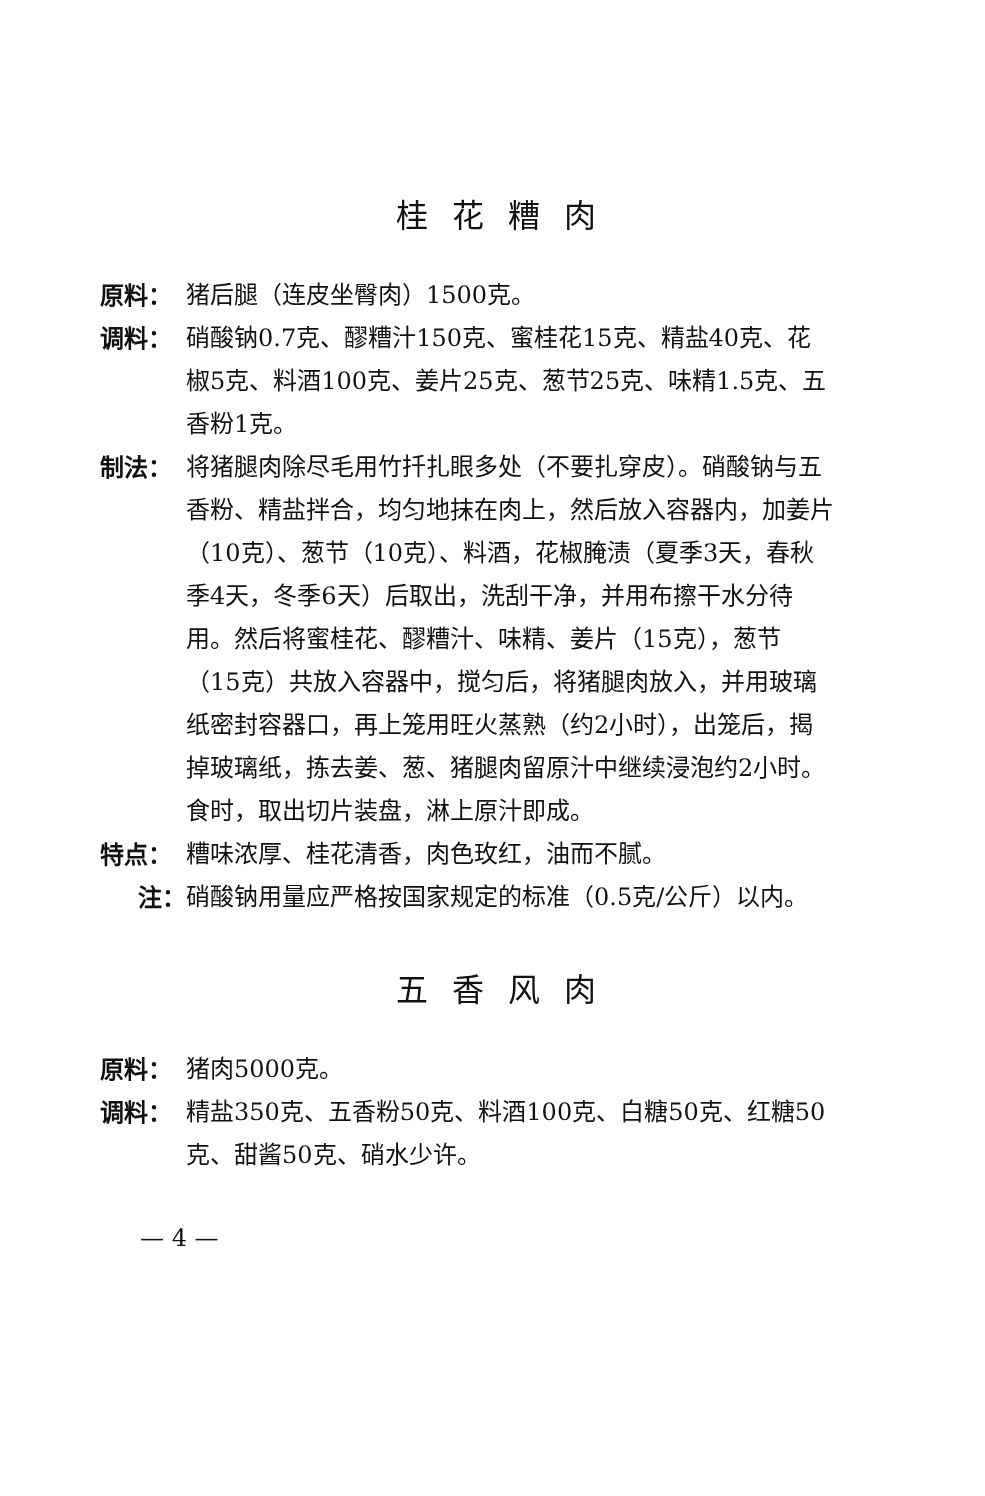桂花糟肉
原料： 猪后腿（连皮坐臀肉）1500克。
调料： 硝酸钠0.7克、醪糟汁150克、蜜桂花15克、精盐40克、花椒5克、料酒100克、姜片25克、葱节25克、味精1.5克、五香粉1克。
制法： 将猪腿肉除尽毛用竹扦扎眼多处（不要扎穿皮）。硝酸钠与五香粉、精盐拌合，均匀地抹在肉上，然后放入容器内，加姜片（10克）、葱节（10克）、料酒，花椒腌渍（夏季3天，春秋季4天，冬季6天）后取出，洗刮干净，并用布擦干水分待用。然后将蜜桂花、醪糟汁、味精、姜片（15克），葱节（15克）共放入容器中，搅匀后，将猪腿肉放入，并用玻璃纸密封容器口，再上笼用旺火蒸熟（约2小时），出笼后，揭掉玻璃纸，拣去姜、葱、猪腿肉留原汁中继续浸泡约2小时。食时，取出切片装盘，淋上原汁即成。
特点： 糟味浓厚、桂花清香，肉色玫红，油而不腻。
注： 硝酸钠用量应严格按国家规定的标准（0.5克/公斤）以内。
五香风肉
原料： 猪肉5000克。
调料： 精盐350克、五香粉50克、料酒100克、白糖50克、红糖50克、甜酱50克、硝水少许。
— 4 —